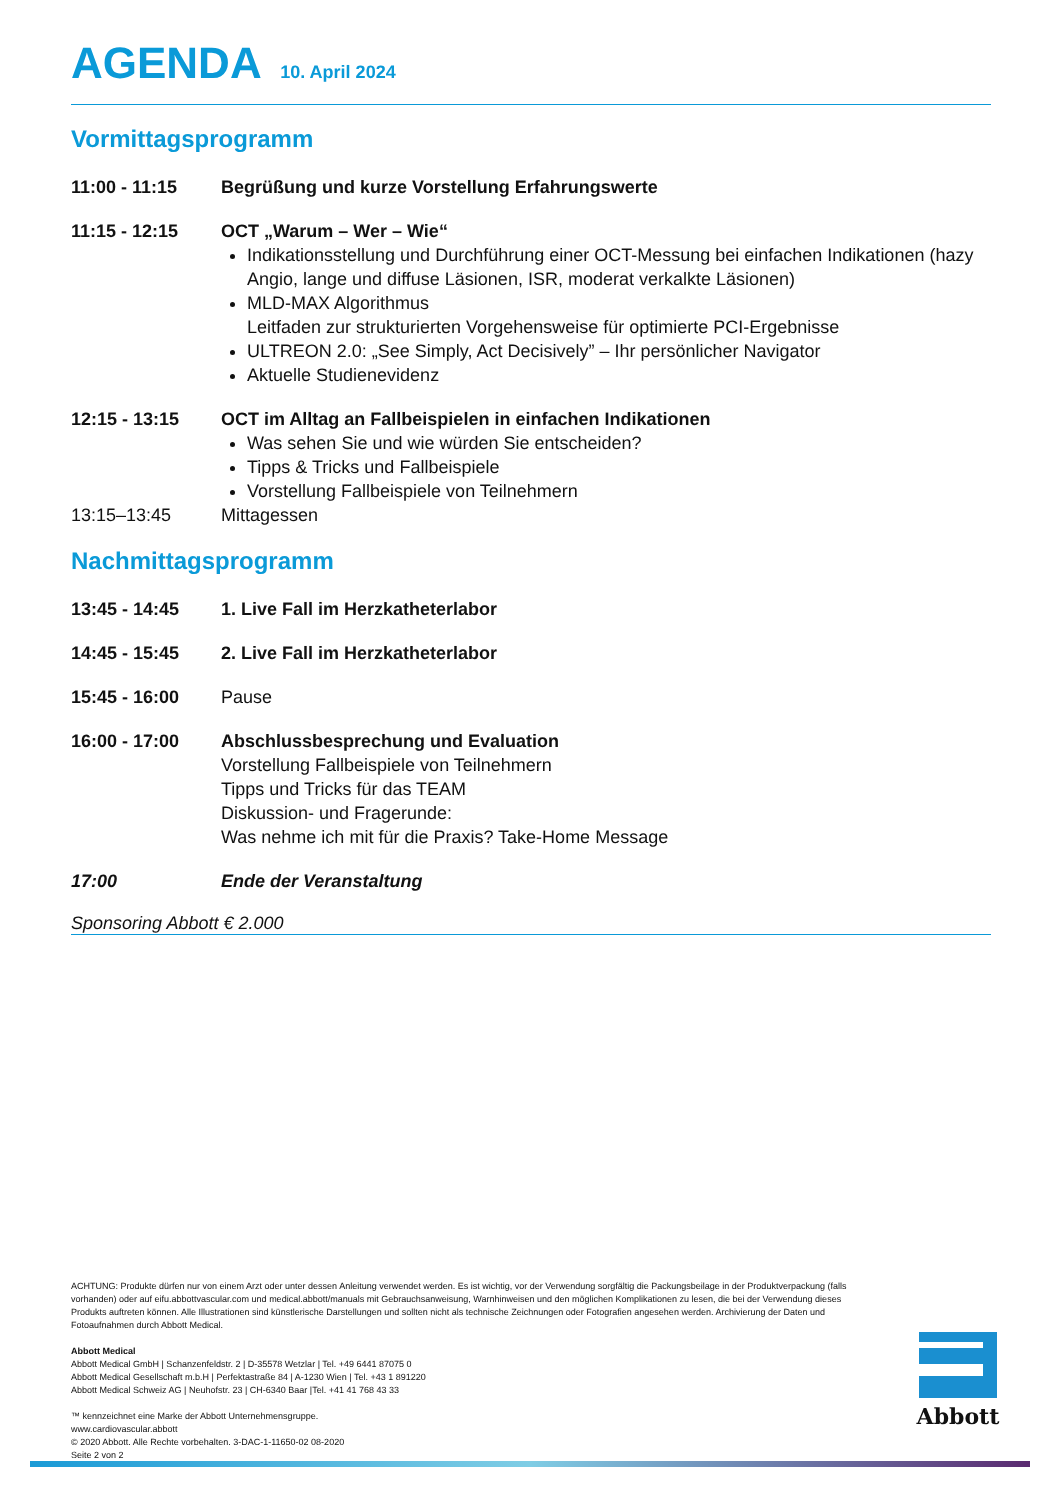AGENDA 10. April 2024
Vormittagsprogramm
11:00 - 11:15 Begrüßung und kurze Vorstellung Erfahrungswerte
11:15 - 12:15 OCT „Warum – Wer – Wie“
Indikationsstellung und Durchführung einer OCT-Messung bei einfachen Indikationen (hazy Angio, lange und diffuse Läsionen, ISR, moderat verkalkte Läsionen)
MLD-MAX Algorithmus
Leitfaden zur strukturierten Vorgehensweise für optimierte PCI-Ergebnisse
ULTREON 2.0: „See Simply, Act Decisively” – Ihr persönlicher Navigator
Aktuelle Studienevidenz
12:15 - 13:15 OCT im Alltag an Fallbeispielen in einfachen Indikationen
Was sehen Sie und wie würden Sie entscheiden?
Tipps & Tricks und Fallbeispiele
Vorstellung Fallbeispiele von Teilnehmern
13:15–13:45 Mittagessen
Nachmittagsprogramm
13:45 - 14:45 1. Live Fall im Herzkatheterlabor
14:45 - 15:45 2. Live Fall im Herzkatheterlabor
15:45 - 16:00 Pause
16:00 - 17:00 Abschlussbesprechung und Evaluation
Vorstellung Fallbeispiele von Teilnehmern
Tipps und Tricks für das TEAM
Diskussion- und Fragerunde:
Was nehme ich mit für die Praxis? Take-Home Message
17:00 Ende der Veranstaltung
Sponsoring Abbott € 2.000
ACHTUNG: Produkte dürfen nur von einem Arzt oder unter dessen Anleitung verwendet werden. Es ist wichtig, vor der Verwendung sorgfältig die Packungsbeilage in der Produktverpackung (falls vorhanden) oder auf eifu.abbottvascular.com und medical.abbott/manuals mit Gebrauchsanweisung, Warnhinweisen und den möglichen Komplikationen zu lesen, die bei der Verwendung dieses Produkts auftreten können. Alle Illustrationen sind künstlerische Darstellungen und sollten nicht als technische Zeichnungen oder Fotografien angesehen werden. Archivierung der Daten und Fotoaufnahmen durch Abbott Medical.
Abbott Medical
Abbott Medical GmbH | Schanzenfeldstr. 2 | D-35578 Wetzlar | Tel. +49 6441 87075 0
Abbott Medical Gesellschaft m.b.H | Perfektastraße 84 | A-1230 Wien | Tel. +43 1 891220
Abbott Medical Schweiz AG | Neuhofstr. 23 | CH-6340 Baar |Tel. +41 41 768 43 33
™ kennzeichnet eine Marke der Abbott Unternehmensgruppe.
www.cardiovascular.abbott
© 2020 Abbott. Alle Rechte vorbehalten. 3-DAC-1-11650-02 08-2020
Seite 2 von 2
Abbott